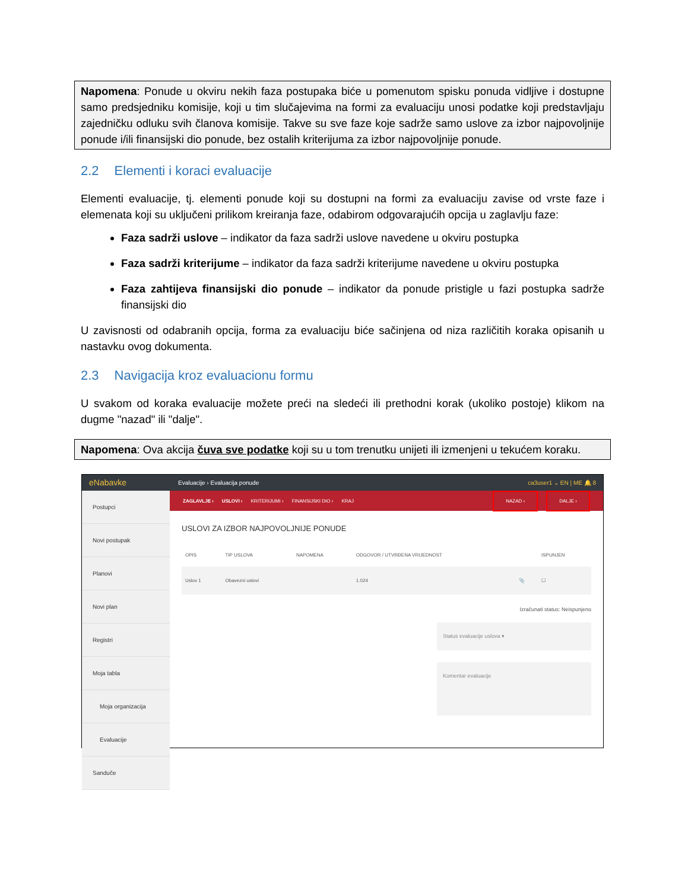Napomena: Ponude u okviru nekih faza postupaka biće u pomenutom spisku ponuda vidljive i dostupne samo predsjedniku komisije, koji u tim slučajevima na formi za evaluaciju unosi podatke koji predstavljaju zajedničku odluku svih članova komisije. Takve su sve faze koje sadrže samo uslove za izbor najpovoljnije ponude i/ili finansijski dio ponude, bez ostalih kriterijuma za izbor najpovoljnije ponude.
2.2 Elementi i koraci evaluacije
Elementi evaluacije, tj. elementi ponude koji su dostupni na formi za evaluaciju zavise od vrste faze i elemenata koji su uključeni prilikom kreiranja faze, odabirom odgovarajućih opcija u zaglavlju faze:
Faza sadrži uslove – indikator da faza sadrži uslove navedene u okviru postupka
Faza sadrži kriterijume – indikator da faza sadrži kriterijume navedene u okviru postupka
Faza zahtijeva finansijski dio ponude – indikator da ponude pristigle u fazi postupka sadrže finansijski dio
U zavisnosti od odabranih opcija, forma za evaluaciju biće sačinjena od niza različitih koraka opisanih u nastavku ovog dokumenta.
2.3 Navigacija kroz evaluacionu formu
U svakom od koraka evaluacije možete preći na sledeći ili prethodni korak (ukoliko postoje) klikom na dugme "nazad" ili "dalje".
Napomena: Ova akcija čuva sve podatke koji su u tom trenutku unijeti ili izmenjeni u tekućem koraku.
eNabavke Evaluacije › Evaluacija ponude ca3user1 ⌄ EN | ME 🔔 8
Postupci
Novi postupak
Planovi
Novi plan
Registri
Moja tabla
Moja organizacija
Evaluacije
Sanduče
ZAGLAVLJE › USLOVI › KRITERIJUMI › FINANSIJSKI DIO › KRAJ NAZAD ‹ DALJE ›
USLOVI ZA IZBOR NAJPOVOLJNIJE PONUDE
| OPIS | TIP USLOVA | NAPOMENA | ODGOVOR / UTVRĐENA VRIJEDNOST | | ISPUNJEN |
| --- | --- | --- | --- | --- | --- |
| Uslov 1 | Obavezni uslovi | | 1.024 | 📎 | ☐ |
Izračunati status: Neispunjeno
Status evaluacije uslova ▾
Komentar evaluacije